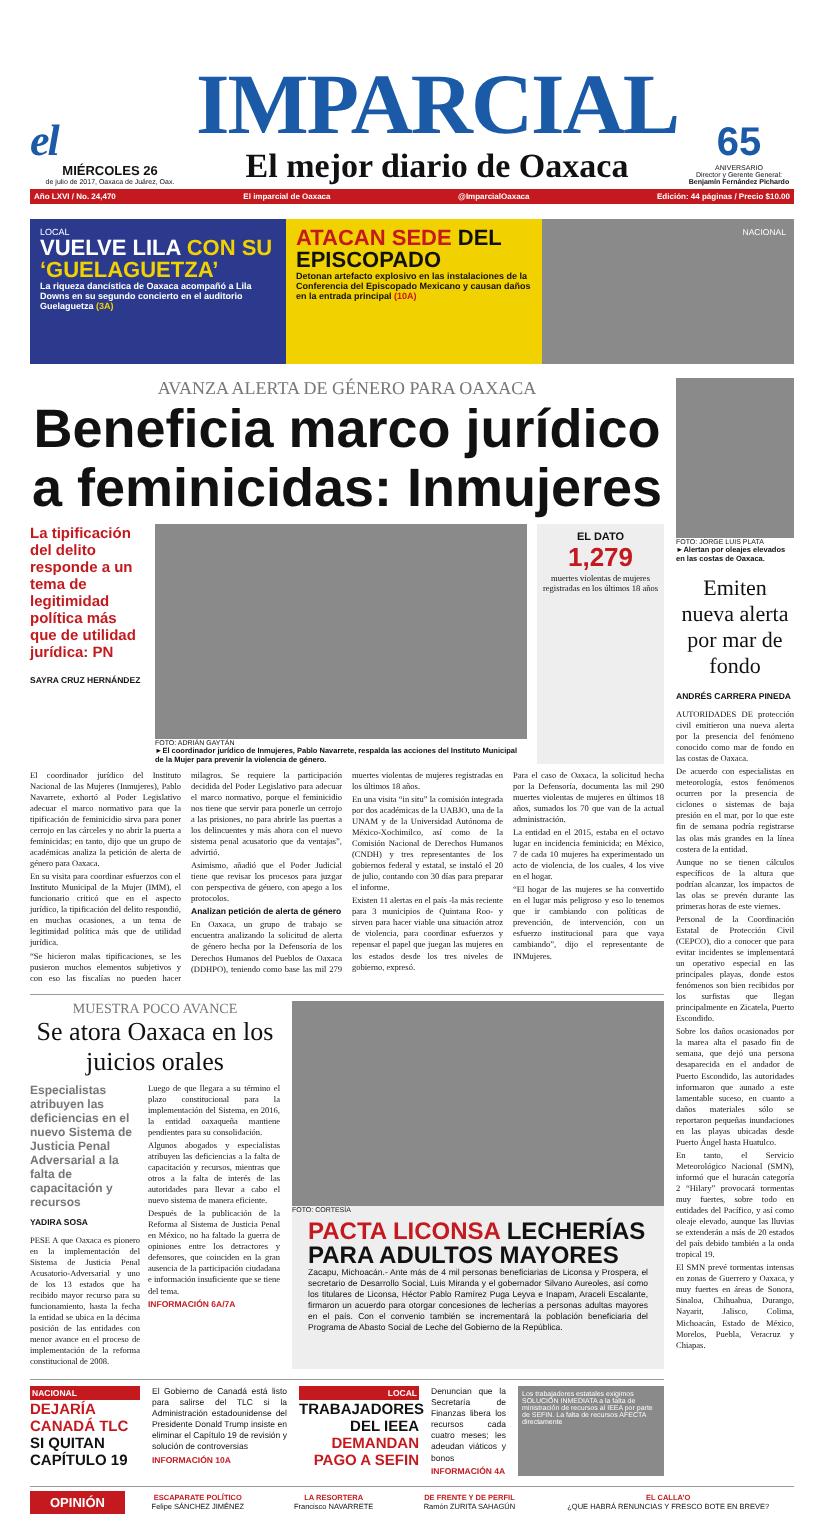el
MIÉRCOLES 26
de julio de 2017, Oaxaca de Juárez, Oax.
IMPARCIAL
El mejor diario de Oaxaca
65
ANIVERSARIO
Director y Gerente General:
Benjamín Fernández Pichardo
Año LXVI / No. 24,470 El imparcial de Oaxaca @ImparcialOaxaca Edición: 44 páginas / Precio $10.00
LOCAL
VUELVE LILA CON SU ‘GUELAGUETZA’
La riqueza dancística de Oaxaca acompañó a Lila Downs en su segundo concierto en el auditorio Guelaguetza (3A)
ATACAN SEDE DEL EPISCOPADO
Detonan artefacto explosivo en las instalaciones de la Conferencia del Episcopado Mexicano y causan daños en la entrada principal (10A)
NACIONAL
AVANZA ALERTA DE GÉNERO PARA OAXACA
Beneficia marco jurídico a feminicidas: Inmujeres
La tipificación del delito responde a un tema de legitimidad política más que de utilidad jurídica: PN
SAYRA CRUZ HERNÁNDEZ
FOTO: ADRIÁN GAYTÁN
►El coordinador jurídico de Inmujeres, Pablo Navarrete, respalda las acciones del Instituto Municipal de la Mujer para prevenir la violencia de género.
EL DATO
1,279
muertes violentas de mujeres registradas en los últimos 18 años
El coordinador jurídico del Instituto Nacional de las Mujeres (Inmujeres), Pablo Navarrete, exhortó al Poder Legislativo adecuar el marco normativo para que la tipificación de feminicidio sirva para poner cerrojo en las cárceles y no abrir la puerta a feminicidas; en tanto, dijo que un grupo de académicas analiza la petición de alerta de género para Oaxaca.
En su visita para coordinar esfuerzos con el Instituto Municipal de la Mujer (IMM), el funcionario criticó que en el aspecto jurídico, la tipificación del delito respondió, en muchas ocasiones, a un tema de legitimidad política más que de utilidad jurídica.
“Se hicieron malas tipificaciones, se les pusieron muchos elementos subjetivos y con eso las fiscalías no pueden hacer milagros. Se requiere la participación decidida del Poder Legislativo para adecuar el marco normativo, porque el feminicidio nos tiene que servir para ponerle un cerrojo a las prisiones, no para abrirle las puertas a los delincuentes y más ahora con el nuevo sistema penal acusatorio que da ventajas”, advirtió.
Asimismo, añadió que el Poder Judicial tiene que revisar los procesos para juzgar con perspectiva de género, con apego a los protocolos.
Analizan petición de alerta de género
En Oaxaca, un grupo de trabajo se encuentra analizando la solicitud de alerta de género hecha por la Defensoría de los Derechos Humanos del Pueblos de Oaxaca (DDHPO), teniendo como base las mil 279 muertes violentas de mujeres registradas en los últimos 18 años.
En una visita “in situ” la comisión integrada por dos académicas de la UABJO, una de la UNAM y de la Universidad Autónoma de México-Xochimilco, así como de la Comisión Nacional de Derechos Humanos (CNDH) y tres representantes de los gobiernos federal y estatal, se instaló el 20 de julio, contando con 30 días para preparar el informe.
Existen 11 alertas en el país -la más reciente para 3 municipios de Quintana Roo- y sirven para hacer viable una situación atroz de violencia, para coordinar esfuerzos y repensar el papel que juegan las mujeres en los estados desde los tres niveles de gobierno, expresó.
Para el caso de Oaxaca, la solicitud hecha por la Defensoría, documenta las mil 290 muertes violentas de mujeres en últimos 18 años, sumados los 70 que van de la actual administración.
La entidad en el 2015, estaba en el octavo lugar en incidencia feminicida; en México, 7 de cada 10 mujeres ha experimentado un acto de violencia, de los cuales, 4 los vive en el hogar.
“El hogar de las mujeres se ha convertido en el lugar más peligroso y eso lo tenemos que ir cambiando con políticas de prevención, de intervención, con un esfuerzo institucional para que vaya cambiando”, dijo el representante de INMujeres.
MUESTRA POCO AVANCE
Se atora Oaxaca en los juicios orales
Especialistas atribuyen las deficiencias en el nuevo Sistema de Justicia Penal Adversarial a la falta de capacitación y recursos
YADIRA SOSA
PESE A que Oaxaca es pionero en la implementación del Sistema de Justicia Penal Acusatorio-Adversarial y uno de los 13 estados que ha recibido mayor recurso para su funcionamiento, hasta la fecha la entidad se ubica en la décima posición de las entidades con menor avance en el proceso de implementación de la reforma constitucional de 2008.
Luego de que llegara a su término el plazo constitucional para la implementación del Sistema, en 2016, la entidad oaxaqueña mantiene pendientes para su consolidación.
Algunos abogados y especialistas atribuyen las deficiencias a la falta de capacitación y recursos, mientras que otros a la falta de interés de las autoridades para llevar a cabo el nuevo sistema de manera eficiente.
Después de la publicación de la Reforma al Sistema de Justicia Penal en México, no ha faltado la guerra de opiniones entre los detractores y defensores, que coinciden en la gran ausencia de la participación ciudadana e información insuficiente que se tiene del tema.
INFORMACIÓN 6A/7A
FOTO: CORTESÍA
PACTA LICONSA LECHERÍAS PARA ADULTOS MAYORES
Zacapu, Michoacán.- Ante más de 4 mil personas beneficiarias de Liconsa y Prospera, el secretario de Desarrollo Social, Luis Miranda y el gobernador Silvano Aureoles, así como los titulares de Liconsa, Héctor Pablo Ramírez Puga Leyva e Inapam, Araceli Escalante, firmaron un acuerdo para otorgar concesiones de lecherías a personas adultas mayores en el país. Con el convenio también se incrementará la población beneficiaria del Programa de Abasto Social de Leche del Gobierno de la República.
NACIONAL
DEJARÍA CANADÁ TLC SI QUITAN CAPÍTULO 19
El Gobierno de Canadá está listo para salirse del TLC si la Administración estadounidense del Presidente Donald Trump insiste en eliminar el Capítulo 19 de revisión y solución de controversias
INFORMACIÓN 10A
LOCAL
TRABAJADORES DEL IEEA DEMANDAN PAGO A SEFIN
Denuncian que la Secretaría de Finanzas libera los recursos cada cuatro meses; les adeudan viáticos y bonos
INFORMACIÓN 4A
Los trabajadores estatales exigimos SOLUCIÓN INMEDIATA a la falta de ministración de recursos al IEEA por parte de SEFIN. La falta de recursos AFECTA directamente
FOTO: JORGE LUIS PLATA
►Alertan por oleajes elevados en las costas de Oaxaca.
Emiten nueva alerta por mar de fondo
ANDRÉS CARRERA PINEDA
AUTORIDADES DE protección civil emitieron una nueva alerta por la presencia del fenómeno conocido como mar de fondo en las costas de Oaxaca.
De acuerdo con especialistas en meteorología, estos fenómenos ocurren por la presencia de ciclones o sistemas de baja presión en el mar, por lo que este fin de semana podría registrarse las olas más grandes en la línea costera de la entidad.
Aunque no se tienen cálculos específicos de la altura que podrían alcanzar, los impactos de las olas se prevén durante las primeras horas de este viernes.
Personal de la Coordinación Estatal de Protección Civil (CEPCO), dio a conocer que para evitar incidentes se implementará un operativo especial en las principales playas, donde estos fenómenos son bien recibidos por los surfistas que llegan principalmente en Zicatela, Puerto Escondido.
Sobre los daños ocasionados por la marea alta el pasado fin de semana, que dejó una persona desaparecida en el andador de Puerto Escondido, las autoridades informaron que aunado a este lamentable suceso, en cuanto a daños materiales sólo se reportaron pequeñas inundaciones en las playas ubicadas desde Puerto Ángel hasta Huatulco.
En tanto, el Servicio Meteorológico Nacional (SMN), informó que el huracán categoría 2 “Hilary” provocará tormentas muy fuertes, sobre todo en entidades del Pacífico, y así como oleaje elevado, aunque las lluvias se extenderán a más de 20 estados del país debido también a la onda tropical 19.
El SMN prevé tormentas intensas en zonas de Guerrero y Oaxaca, y muy fuertes en áreas de Sonora, Sinaloa, Chihuahua, Durango, Nayarit, Jalisco, Colima, Michoacán, Estado de México, Morelos, Puebla, Veracruz y Chiapas.
OPINIÓN
ESCAPARATE POLÍTICO
Felipe SÁNCHEZ JIMÉNEZ
LA RESORTERA
Francisco NAVARRETE
DE FRENTE Y DE PERFIL
Ramón ZURITA SAHAGÚN
EL CALLA’O
¿QUE HABRÁ RENUNCIAS Y FRESCO BOTE EN BREVE?